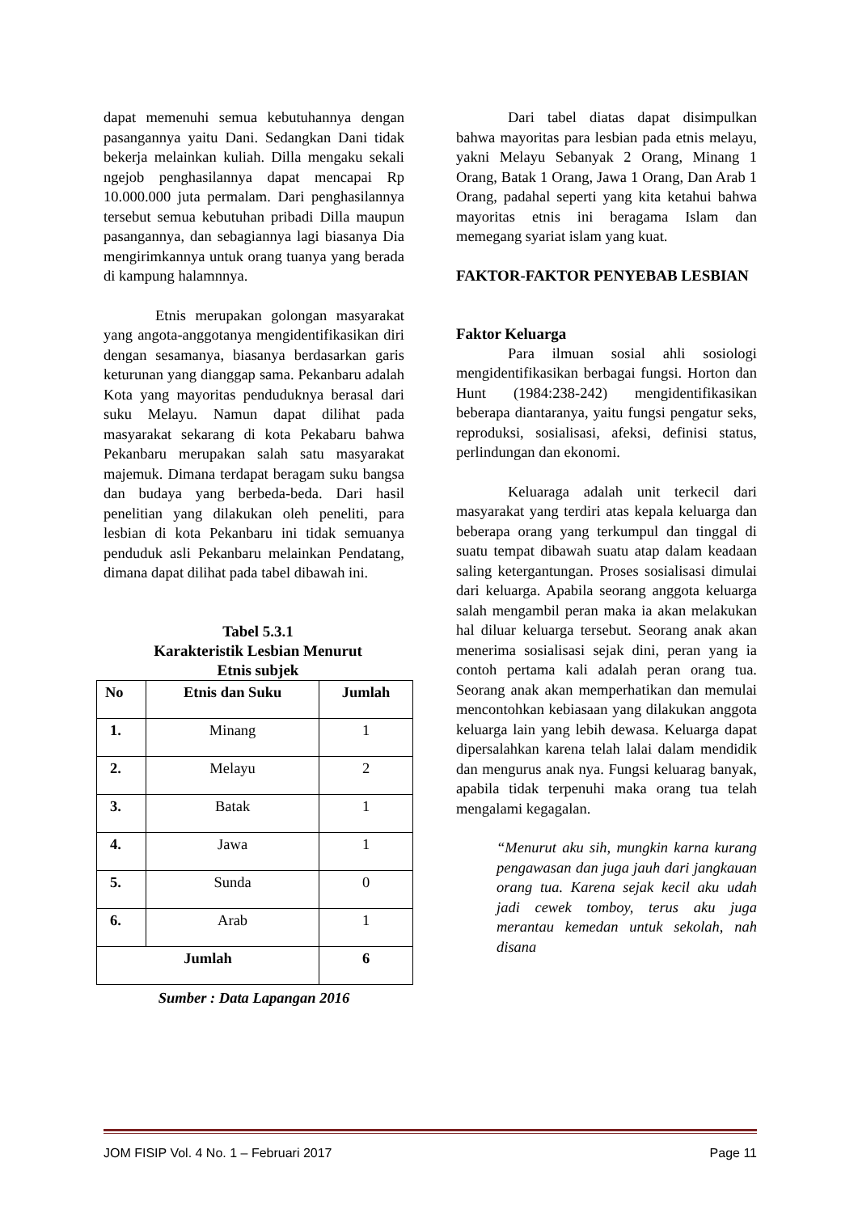dapat memenuhi semua kebutuhannya dengan pasangannya yaitu Dani. Sedangkan Dani tidak bekerja melainkan kuliah. Dilla mengaku sekali ngejob penghasilannya dapat mencapai Rp 10.000.000 juta permalam. Dari penghasilannya tersebut semua kebutuhan pribadi Dilla maupun pasangannya, dan sebagiannya lagi biasanya Dia mengirimkannya untuk orang tuanya yang berada di kampung halamnnya.
Etnis merupakan golongan masyarakat yang angota-anggotanya mengidentifikasikan diri dengan sesamanya, biasanya berdasarkan garis keturunan yang dianggap sama. Pekanbaru adalah Kota yang mayoritas penduduknya berasal dari suku Melayu. Namun dapat dilihat pada masyarakat sekarang di kota Pekabaru bahwa Pekanbaru merupakan salah satu masyarakat majemuk. Dimana terdapat beragam suku bangsa dan budaya yang berbeda-beda. Dari hasil penelitian yang dilakukan oleh peneliti, para lesbian di kota Pekanbaru ini tidak semuanya penduduk asli Pekanbaru melainkan Pendatang, dimana dapat dilihat pada tabel dibawah ini.
Tabel 5.3.1
Karakteristik Lesbian Menurut
Etnis subjek
| No | Etnis dan Suku | Jumlah |
| --- | --- | --- |
| 1. | Minang | 1 |
| 2. | Melayu | 2 |
| 3. | Batak | 1 |
| 4. | Jawa | 1 |
| 5. | Sunda | 0 |
| 6. | Arab | 1 |
| Jumlah | | 6 |
Sumber : Data Lapangan 2016
Dari tabel diatas dapat disimpulkan bahwa mayoritas para lesbian pada etnis melayu, yakni Melayu Sebanyak 2 Orang, Minang 1 Orang, Batak 1 Orang, Jawa 1 Orang, Dan Arab 1 Orang, padahal seperti yang kita ketahui bahwa mayoritas etnis ini beragama Islam dan memegang syariat islam yang kuat.
FAKTOR-FAKTOR PENYEBAB LESBIAN
Faktor Keluarga
Para ilmuan sosial ahli sosiologi mengidentifikasikan berbagai fungsi. Horton dan Hunt (1984:238-242) mengidentifikasikan beberapa diantaranya, yaitu fungsi pengatur seks, reproduksi, sosialisasi, afeksi, definisi status, perlindungan dan ekonomi.
Keluaraga adalah unit terkecil dari masyarakat yang terdiri atas kepala keluarga dan beberapa orang yang terkumpul dan tinggal di suatu tempat dibawah suatu atap dalam keadaan saling ketergantungan. Proses sosialisasi dimulai dari keluarga. Apabila seorang anggota keluarga salah mengambil peran maka ia akan melakukan hal diluar keluarga tersebut. Seorang anak akan menerima sosialisasi sejak dini, peran yang ia contoh pertama kali adalah peran orang tua. Seorang anak akan memperhatikan dan memulai mencontohkan kebiasaan yang dilakukan anggota keluarga lain yang lebih dewasa. Keluarga dapat dipersalahkan karena telah lalai dalam mendidik dan mengurus anak nya. Fungsi keluarag banyak, apabila tidak terpenuhi maka orang tua telah mengalami kegagalan.
“Menurut aku sih, mungkin karna kurang pengawasan dan juga jauh dari jangkauan orang tua. Karena sejak kecil aku udah jadi cewek tomboy, terus aku juga merantau kemedan untuk sekolah, nah disana
JOM FISIP Vol. 4 No. 1 – Februari 2017 Page 11